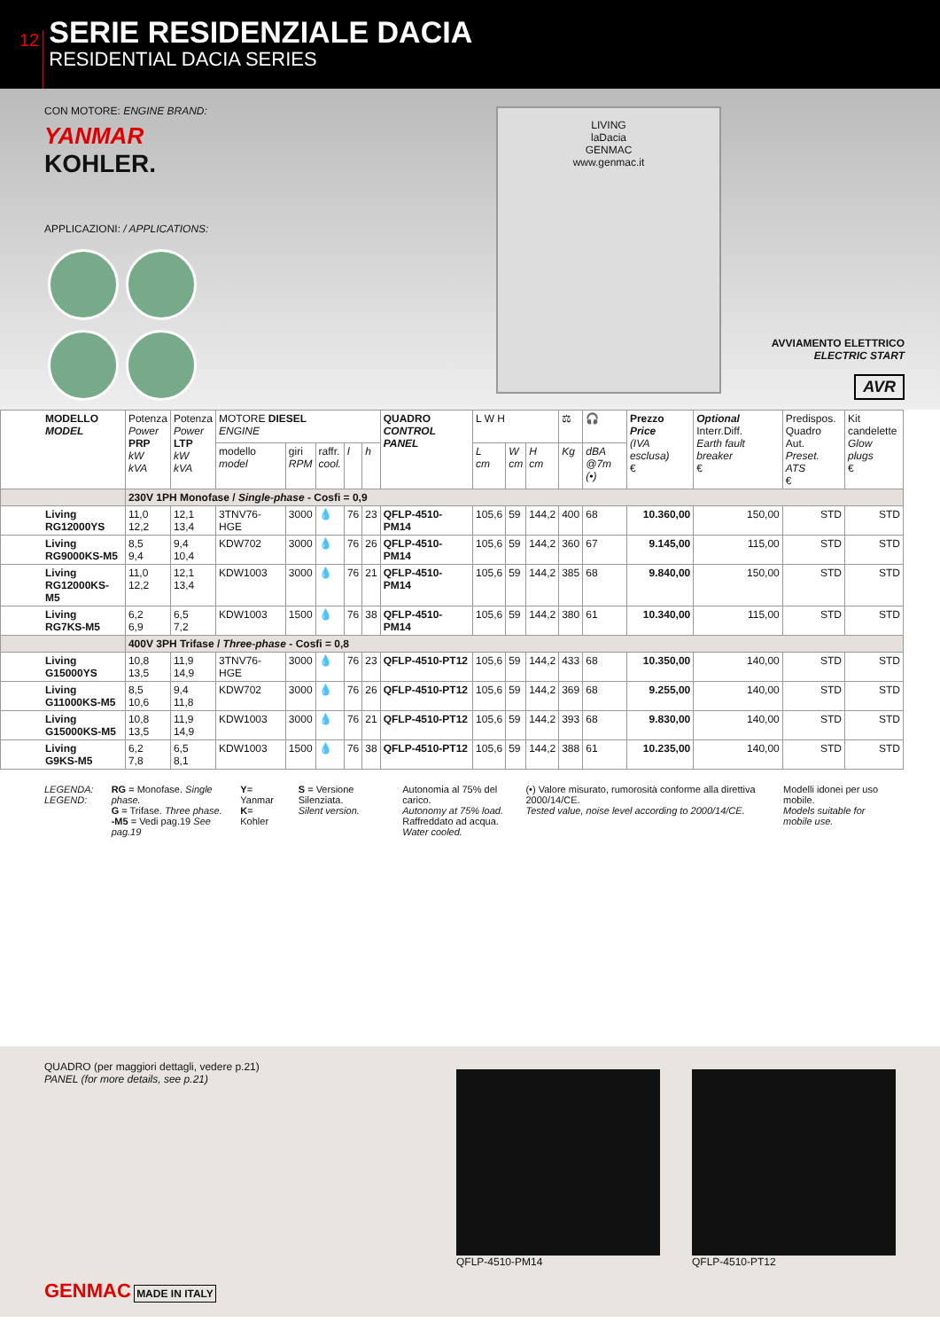12
SERIE RESIDENZIALE DACIA
RESIDENTIAL DACIA SERIES
CON MOTORE: ENGINE BRAND:
YANMAR
KOHLER.
APPLICAZIONI: / APPLICATIONS:
LIVING
laDacia
GENMAC
www.genmac.it
AVVIAMENTO ELETTRICO
ELECTRIC START
AVR
| MODELLO MODEL | Potenza Power PRP kW kVA | Potenza Power LTP kW kVA | MOTORE DIESEL ENGINE | | | | | QUADRO CONTROL PANEL | L W H | | | ⚖ | 🎧 | Prezzo Price (IVA esclusa) € | Optional Interr.Diff. Earth fault breaker € | Predispos. Quadro Aut. Preset. ATS € | Kit candelette Glow plugs € |
| --- | --- | --- | --- | --- | --- | --- | --- | --- | --- | --- | --- | --- | --- | --- | --- | --- | --- |
| | | | modello model | giri RPM | raffr. cool. | l | h | | L cm | W cm | H cm | Kg | dBA @7m (•) | | | | |
| | 230V 1PH Monofase / Single-phase - Cosfi = 0,9 | | | | | | | | | | | | | | | | |
| Living RG12000YS | 11,0 12,2 | 12,1 13,4 | 3TNV76-HGE | 3000 | 💧 | 76 | 23 | QFLP-4510-PM14 | 105,6 | 59 | 144,2 | 400 | 68 | 10.360,00 | 150,00 | STD | STD |
| Living RG9000KS-M5 | 8,5 9,4 | 9,4 10,4 | KDW702 | 3000 | 💧 | 76 | 26 | QFLP-4510-PM14 | 105,6 | 59 | 144,2 | 360 | 67 | 9.145,00 | 115,00 | STD | STD |
| Living RG12000KS-M5 | 11,0 12,2 | 12,1 13,4 | KDW1003 | 3000 | 💧 | 76 | 21 | QFLP-4510-PM14 | 105,6 | 59 | 144,2 | 385 | 68 | 9.840,00 | 150,00 | STD | STD |
| Living RG7KS-M5 | 6,2 6,9 | 6,5 7,2 | KDW1003 | 1500 | 💧 | 76 | 38 | QFLP-4510-PM14 | 105,6 | 59 | 144,2 | 380 | 61 | 10.340,00 | 115,00 | STD | STD |
| | 400V 3PH Trifase / Three-phase - Cosfi = 0,8 | | | | | | | | | | | | | | | | |
| Living G15000YS | 10,8 13,5 | 11,9 14,9 | 3TNV76-HGE | 3000 | 💧 | 76 | 23 | QFLP-4510-PT12 | 105,6 | 59 | 144,2 | 433 | 68 | 10.350,00 | 140,00 | STD | STD |
| Living G11000KS-M5 | 8,5 10,6 | 9,4 11,8 | KDW702 | 3000 | 💧 | 76 | 26 | QFLP-4510-PT12 | 105,6 | 59 | 144,2 | 369 | 68 | 9.255,00 | 140,00 | STD | STD |
| Living G15000KS-M5 | 10,8 13,5 | 11,9 14,9 | KDW1003 | 3000 | 💧 | 76 | 21 | QFLP-4510-PT12 | 105,6 | 59 | 144,2 | 393 | 68 | 9.830,00 | 140,00 | STD | STD |
| Living G9KS-M5 | 6,2 7,8 | 6,5 8,1 | KDW1003 | 1500 | 💧 | 76 | 38 | QFLP-4510-PT12 | 105,6 | 59 | 144,2 | 388 | 61 | 10.235,00 | 140,00 | STD | STD |
LEGENDA:
LEGEND:
RG = Monofase. Single phase.
G = Trifase. Three phase.
-M5 = Vedi pag.19 See pag.19
Y= Yanmar
K= Kohler
S = Versione Silenziata.
Silent version.
Autonomia al 75% del carico.
Autonomy at 75% load.
Raffreddato ad acqua.
Water cooled.
(•) Valore misurato, rumorosità conforme alla direttiva 2000/14/CE.
Tested value, noise level according to 2000/14/CE.
Modelli idonei per uso mobile.
Models suitable for mobile use.
QUADRO (per maggiori dettagli, vedere p.21)
PANEL (for more details, see p.21)
GENMAC MADE IN ITALY
QFLP-4510-PM14 QFLP-4510-PT12